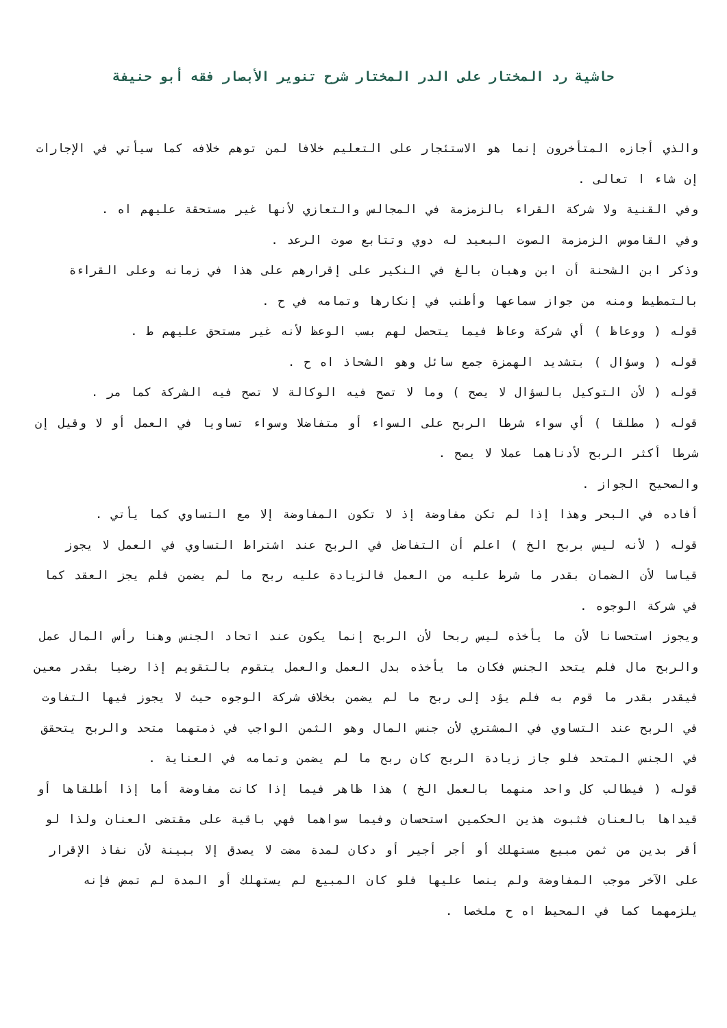حاشية رد المختار على الدر المختار شرح تنوير الأبصار فقه أبو حنيفة
والذي أجازه المتأخرون إنما هو الاستئجار على التعليم خلافا لمن توهم خلافه كما سيأتي في الإجارات إن شاء ا تعالى .
وفي القنية ولا شركة القراء بالزمزمة في المجالس والتعازي لأنها غير مستحقة عليهم اه .
وفي القاموس الزمزمة الصوت البعيد له دوي وتتابع صوت الرعد .
وذكر ابن الشحنة أن ابن وهبان بالغ في النكير على إقرارهم على هذا في زمانه وعلى القراءة بالتمطيط ومنه من جواز سماعها وأطنب في إنكارها وتمامه في ح .
قوله ( ووعاظ ) أي شركة وعاظ فيما يتحصل لهم بسب الوعظ لأنه غير مستحق عليهم ط .
قوله ( وسؤال ) بتشديد الهمزة جمع سائل وهو الشحاذ اه ح .
قوله ( لأن التوكيل بالسؤال لا يصح ) وما لا تصح فيه الوكالة لا تصح فيه الشركة كما مر .
قوله ( مطلقا ) أي سواء شرطا الربح على السواء أو متفاضلا وسواء تساويا في العمل أو لا وقيل إن شرطا أكثر الربح لأدناهما عملا لا يصح .
والصحيح الجواز .
أفاده في البحر وهذا إذا لم تكن مفاوضة إذ لا تكون المفاوضة إلا مع التساوي كما يأتي .
قوله ( لأنه ليس بربح الخ ) اعلم أن التفاضل في الربح عند اشتراط التساوي في العمل لا يجوز قياسا لأن الضمان بقدر ما شرط عليه من العمل فالزيادة عليه ربح ما لم يضمن فلم يجز العقد كما في شركة الوجوه .
ويجوز استحسانا لأن ما يأخذه ليس ربحا لأن الربح إنما يكون عند اتحاد الجنس وهنا رأس المال عمل والربح مال فلم يتحد الجنس فكان ما يأخذه بدل العمل والعمل يتقوم بالتقويم إذا رضيا بقدر معين فيقدر بقدر ما قوم به فلم يؤد إلى ربح ما لم يضمن بخلاف شركة الوجوه حيث لا يجوز فيها التفاوت في الربح عند التساوي في المشتري لأن جنس المال وهو الثمن الواجب في ذمتهما متحد والربح يتحقق في الجنس المتحد فلو جاز زيادة الربح كان ربح ما لم يضمن وتمامه في العناية .
قوله ( فيطالب كل واحد منهما بالعمل الخ ) هذا ظاهر فيما إذا كانت مفاوضة أما إذا أطلقاها أو قيداها بالعنان فثبوت هذين الحكمين استحسان وفيما سواهما فهي باقية على مقتضى العنان ولذا لو أقر بدين من ثمن مبيع مستهلك أو أجر أجير أو دكان لمدة مضت لا يصدق إلا ببينة لأن نفاذ الإقرار على الآخر موجب المفاوضة ولم ينصا عليها فلو كان المبيع لم يستهلك أو المدة لم تمض فإنه يلزمهما كما في المحيط اه ح ملخصا .